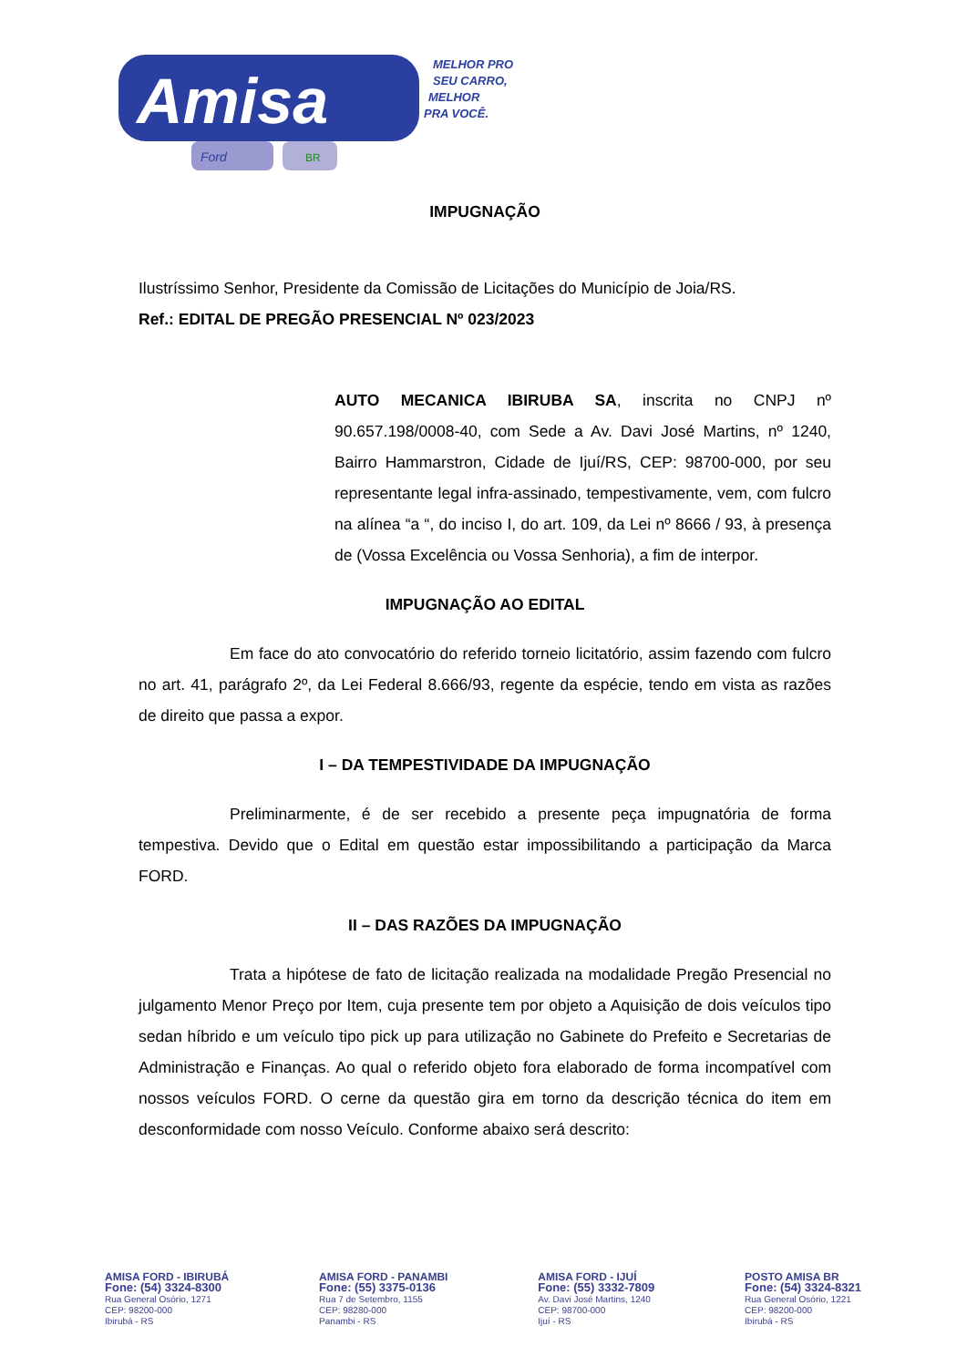Amisa
Ford
BR
MELHOR PRO
SEU CARRO,
MELHOR
PRA VOCÊ.
IMPUGNAÇÃO
Ilustríssimo Senhor, Presidente da Comissão de Licitações do Município de Joia/RS.
Ref.: EDITAL DE PREGÃO PRESENCIAL Nº 023/2023
AUTO MECANICA IBIRUBA SA, inscrita no CNPJ nº 90.657.198/0008-40, com Sede a Av. Davi José Martins, nº 1240, Bairro Hammarstron, Cidade de Ijuí/RS, CEP: 98700-000, por seu representante legal infra-assinado, tempestivamente, vem, com fulcro na alínea “a “, do inciso I, do art. 109, da Lei nº 8666 / 93, à presença de (Vossa Excelência ou Vossa Senhoria), a fim de interpor.
IMPUGNAÇÃO AO EDITAL
Em face do ato convocatório do referido torneio licitatório, assim fazendo com fulcro no art. 41, parágrafo 2º, da Lei Federal 8.666/93, regente da espécie, tendo em vista as razões de direito que passa a expor.
I – DA TEMPESTIVIDADE DA IMPUGNAÇÃO
Preliminarmente, é de ser recebido a presente peça impugnatória de forma tempestiva. Devido que o Edital em questão estar impossibilitando a participação da Marca FORD.
II – DAS RAZÕES DA IMPUGNAÇÃO
Trata a hipótese de fato de licitação realizada na modalidade Pregão Presencial no julgamento Menor Preço por Item, cuja presente tem por objeto a Aquisição de dois veículos tipo sedan híbrido e um veículo tipo pick up para utilização no Gabinete do Prefeito e Secretarias de Administração e Finanças. Ao qual o referido objeto fora elaborado de forma incompatível com nossos veículos FORD. O cerne da questão gira em torno da descrição técnica do item em desconformidade com nosso Veículo. Conforme abaixo será descrito:
AMISA FORD - IBIRUBÁ
Fone: (54) 3324-8300
Rua General Osório, 1271
CEP: 98200-000
Ibirubá - RS
AMISA FORD - PANAMBI
Fone: (55) 3375-0136
Rua 7 de Setembro, 1155
CEP: 98280-000
Panambi - RS
AMISA FORD - IJUÍ
Fone: (55) 3332-7809
Av. Davi José Martins, 1240
CEP: 98700-000
Ijuí - RS
POSTO AMISA BR
Fone: (54) 3324-8321
Rua General Osório, 1221
CEP: 98200-000
Ibirubá - RS